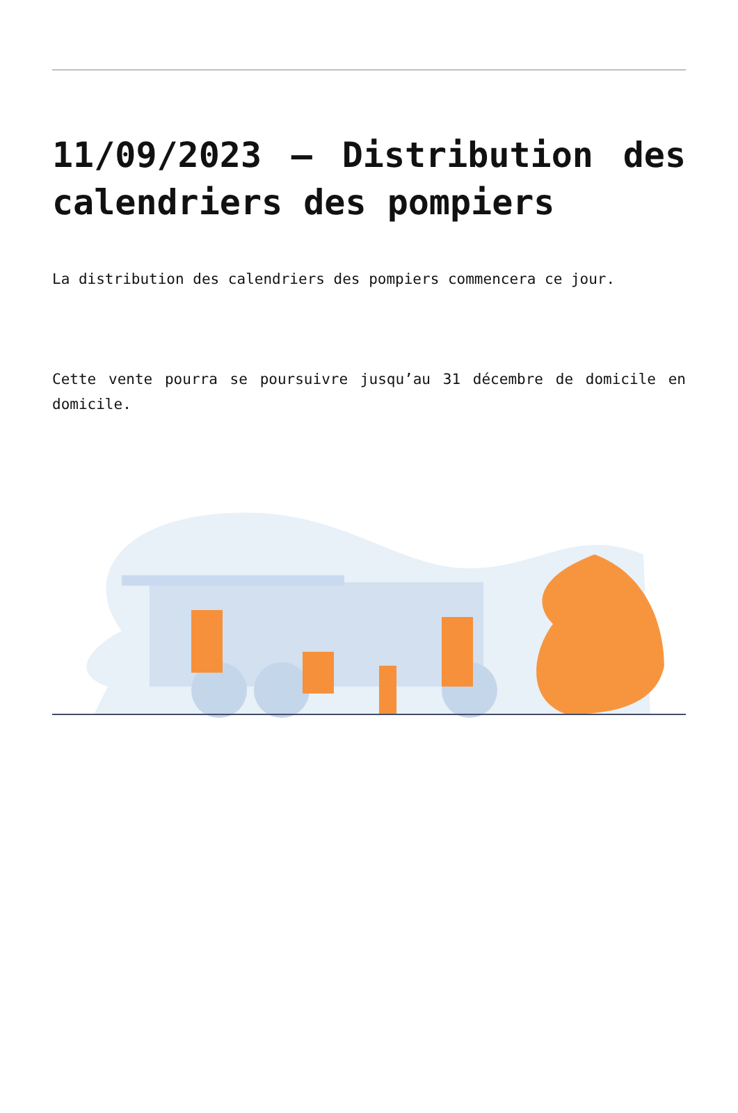11/09/2023 – Distribution des calendriers des pompiers
La distribution des calendriers des pompiers commencera ce jour.
Cette vente pourra se poursuivre jusqu’au 31 décembre de domicile en domicile.